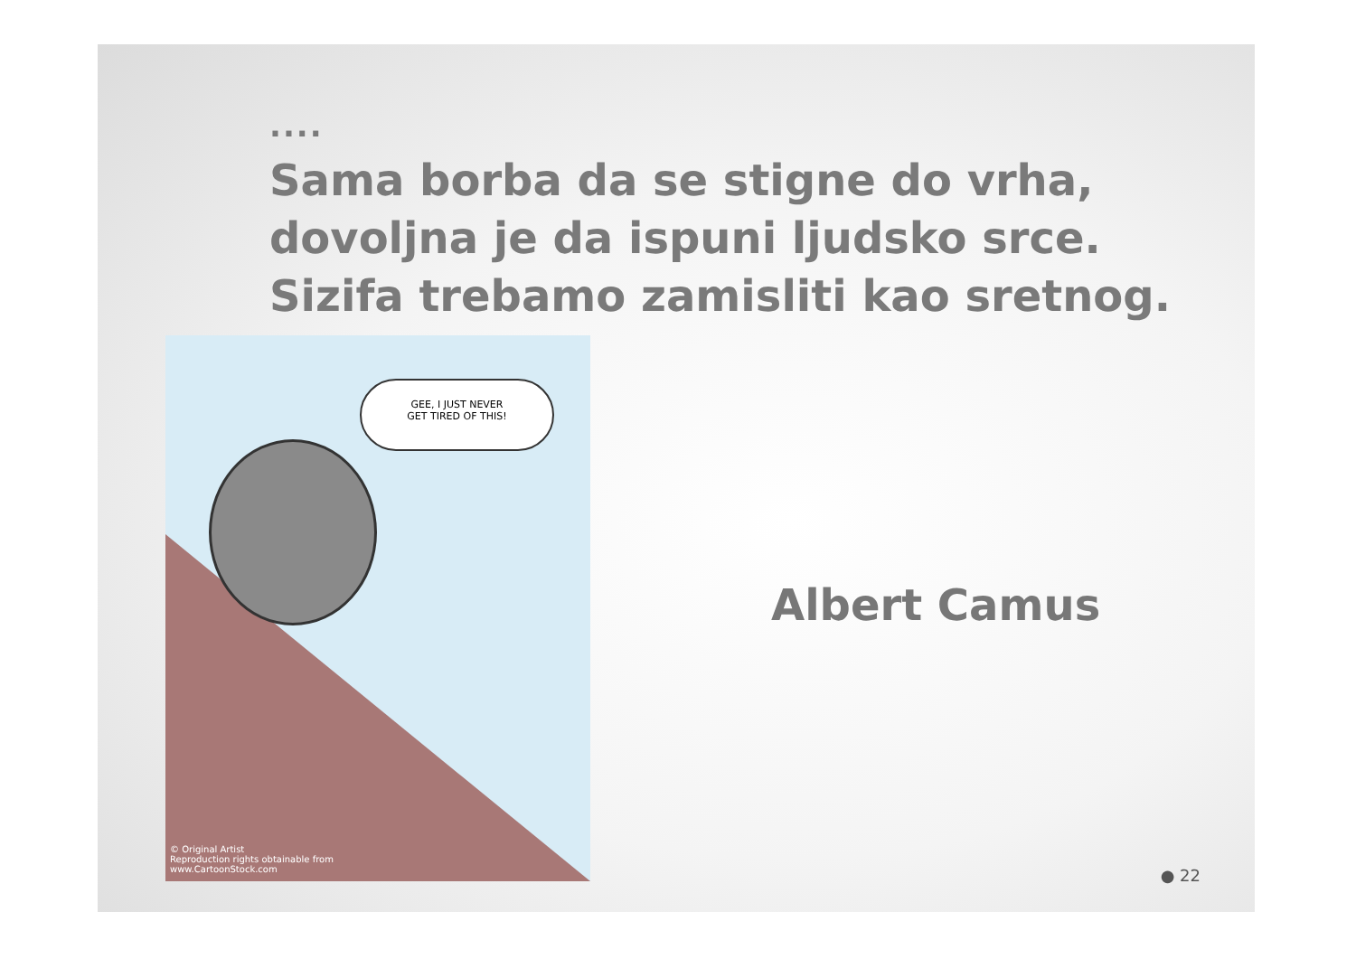....
Sama borba da se stigne do vrha,
dovoljna je da ispuni ljudsko srce.
Sizifa trebamo zamisliti kao sretnog.
GEE, I JUST NEVER
GET TIRED OF THIS!
© Original Artist
Reproduction rights obtainable from
www.CartoonStock.com
Albert Camus
● 22